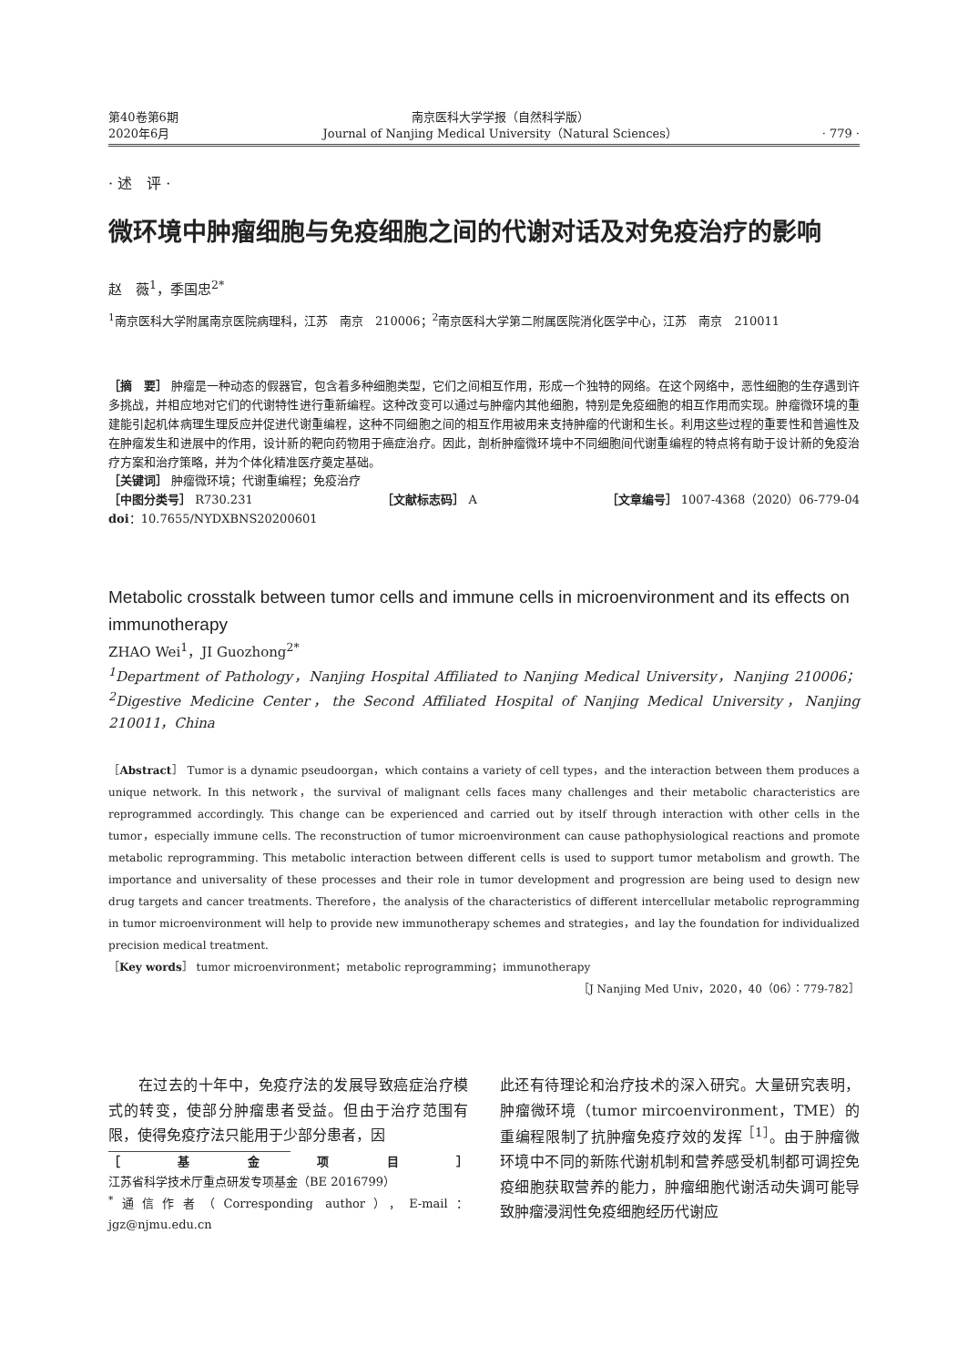第40卷第6期
2020年6月
南京医科大学学报（自然科学版）
Journal of Nanjing Medical University（Natural Sciences）
· 779 ·
· 述　评 ·
微环境中肿瘤细胞与免疫细胞之间的代谢对话及对免疫治疗的影响
赵　薇<sup>1</sup>，季国忠<sup>2*</sup>
<sup>1</sup> 南京医科大学附属南京医院病理科，江苏　南京　210006；<sup>2</sup>南京医科大学第二附属医院消化医学中心，江苏　南京　210011
［摘　要］ 肿瘤是一种动态的假器官，包含着多种细胞类型，它们之间相互作用，形成一个独特的网络。在这个网络中，恶性细胞的生存遇到许多挑战，并相应地对它们的代谢特性进行重新编程。这种改变可以通过与肿瘤内其他细胞，特别是免疫细胞的相互作用而实现。肿瘤微环境的重建能引起机体病理生理反应并促进代谢重编程，这种不同细胞之间的相互作用被用来支持肿瘤的代谢和生长。利用这些过程的重要性和普遍性及在肿瘤发生和进展中的作用，设计新的靶向药物用于癌症治疗。因此，剖析肿瘤微环境中不同细胞间代谢重编程的特点将有助于设计新的免疫治疗方案和治疗策略，并为个体化精准医疗奠定基础。
［关键词］ 肿瘤微环境；代谢重编程；免疫治疗
［中图分类号］ R730.231 ［文献标志码］ A ［文章编号］ 1007-4368（2020）06-779-04
doi：10.7655/NYDXBNS20200601
Metabolic crosstalk between tumor cells and immune cells in microenvironment and its effects on immunotherapy
ZHAO Wei<sup>1</sup>，JI Guozhong<sup>2*</sup>
<sup>1</sup> Department of Pathology，Nanjing Hospital Affiliated to Nanjing Medical University，Nanjing 210006；<sup>2</sup>Digestive Medicine Center，the Second Affiliated Hospital of Nanjing Medical University，Nanjing 210011，China
［Abstract］ Tumor is a dynamic pseudoorgan，which contains a variety of cell types，and the interaction between them produces a unique network. In this network，the survival of malignant cells faces many challenges and their metabolic characteristics are reprogrammed accordingly. This change can be experienced and carried out by itself through interaction with other cells in the tumor，especially immune cells. The reconstruction of tumor microenvironment can cause pathophysiological reactions and promote metabolic reprogramming. This metabolic interaction between different cells is used to support tumor metabolism and growth. The importance and universality of these processes and their role in tumor development and progression are being used to design new drug targets and cancer treatments. Therefore，the analysis of the characteristics of different intercellular metabolic reprogramming in tumor microenvironment will help to provide new immunotherapy schemes and strategies，and lay the foundation for individualized precision medical treatment.
［Key words］ tumor microenvironment；metabolic reprogramming；immunotherapy
［J Nanjing Med Univ，2020，40（06）：779-782］
　　在过去的十年中，免疫疗法的发展导致癌症治疗模式的转变，使部分肿瘤患者受益。但由于治疗范围有限，使得免疫疗法只能用于少部分患者，因
［基金项目］ 江苏省科学技术厅重点研发专项基金（BE 2016799）
<sup>*</sup> 通信作者（Corresponding author），E-mail：jgz@njmu.edu.cn
此还有待理论和治疗技术的深入研究。大量研究表明，肿瘤微环境（tumor mircoenvironment，TME）的重编程限制了抗肿瘤免疫疗效的发挥<sup>［1］</sup>。由于肿瘤微环境中不同的新陈代谢机制和营养感受机制都可调控免疫细胞获取营养的能力，肿瘤细胞代谢活动失调可能导致肿瘤浸润性免疫细胞经历代谢应